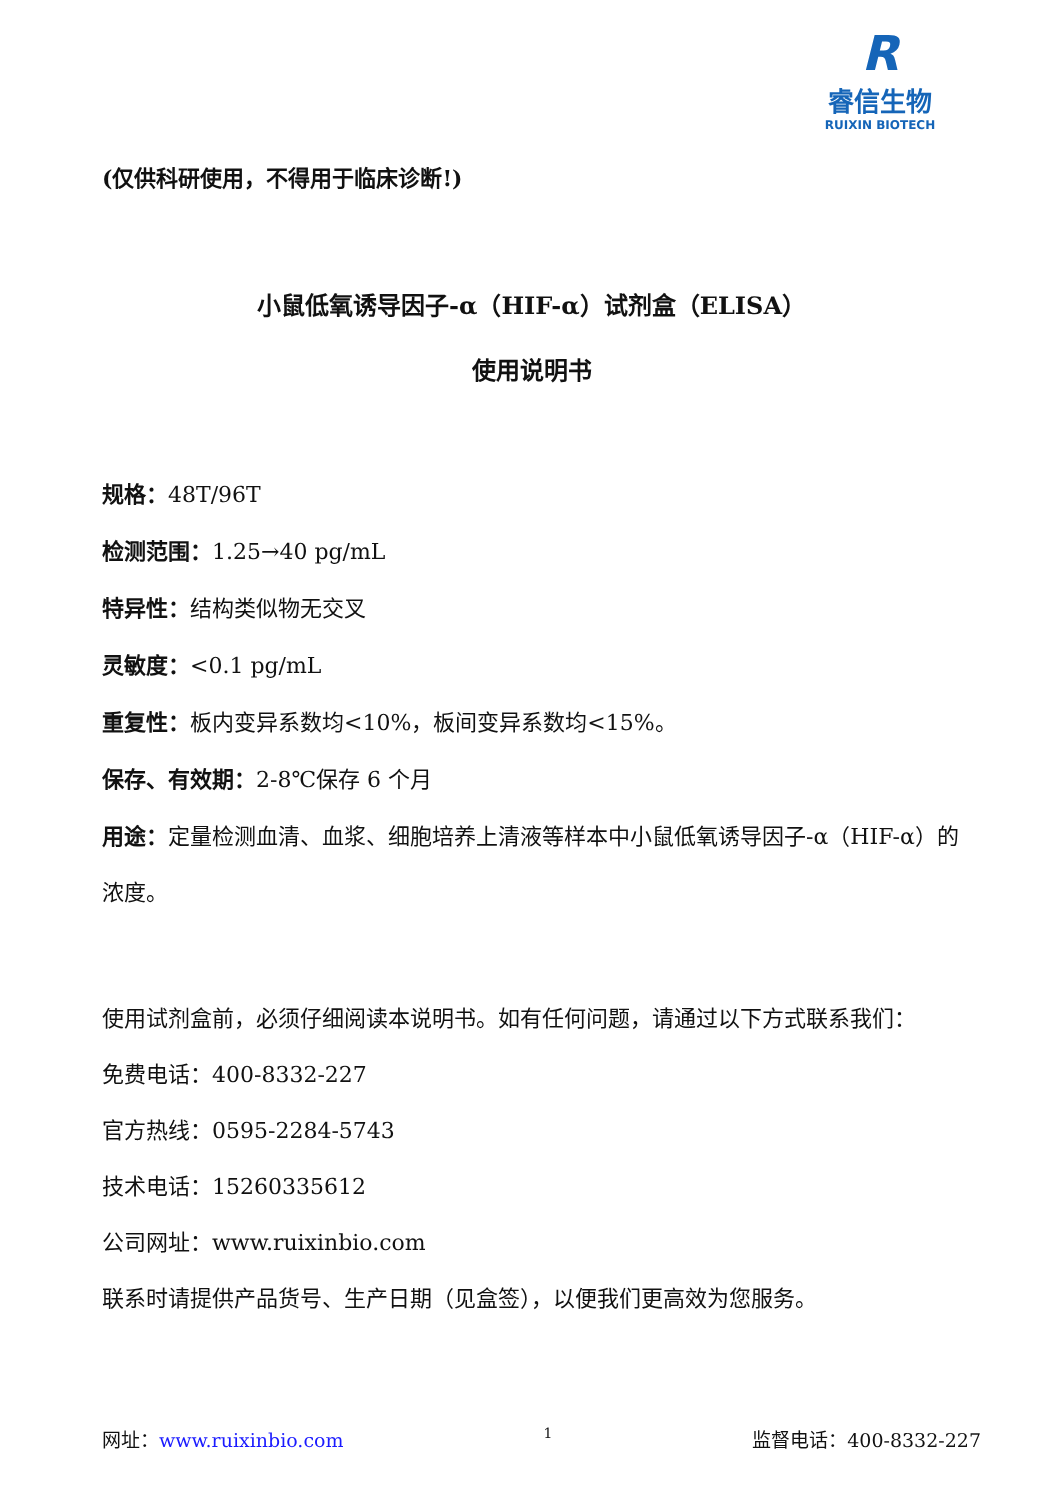R
睿信生物
RUIXIN BIOTECH
(仅供科研使用，不得用于临床诊断!)
小鼠低氧诱导因子-α（HIF-α）试剂盒（ELISA）
使用说明书
规格：48T/96T
检测范围：1.25→40 pg/mL
特异性：结构类似物无交叉
灵敏度：<0.1 pg/mL
重复性：板内变异系数均<10%，板间变异系数均<15%。
保存、有效期：2-8℃保存 6 个月
用途：定量检测血清、血浆、细胞培养上清液等样本中小鼠低氧诱导因子-α（HIF-α）的浓度。
使用试剂盒前，必须仔细阅读本说明书。如有任何问题，请通过以下方式联系我们：
免费电话：400-8332-227
官方热线：0595-2284-5743
技术电话：15260335612
公司网址：www.ruixinbio.com
联系时请提供产品货号、生产日期（见盒签），以便我们更高效为您服务。
网址：www.ruixinbio.com 1 监督电话：400-8332-227